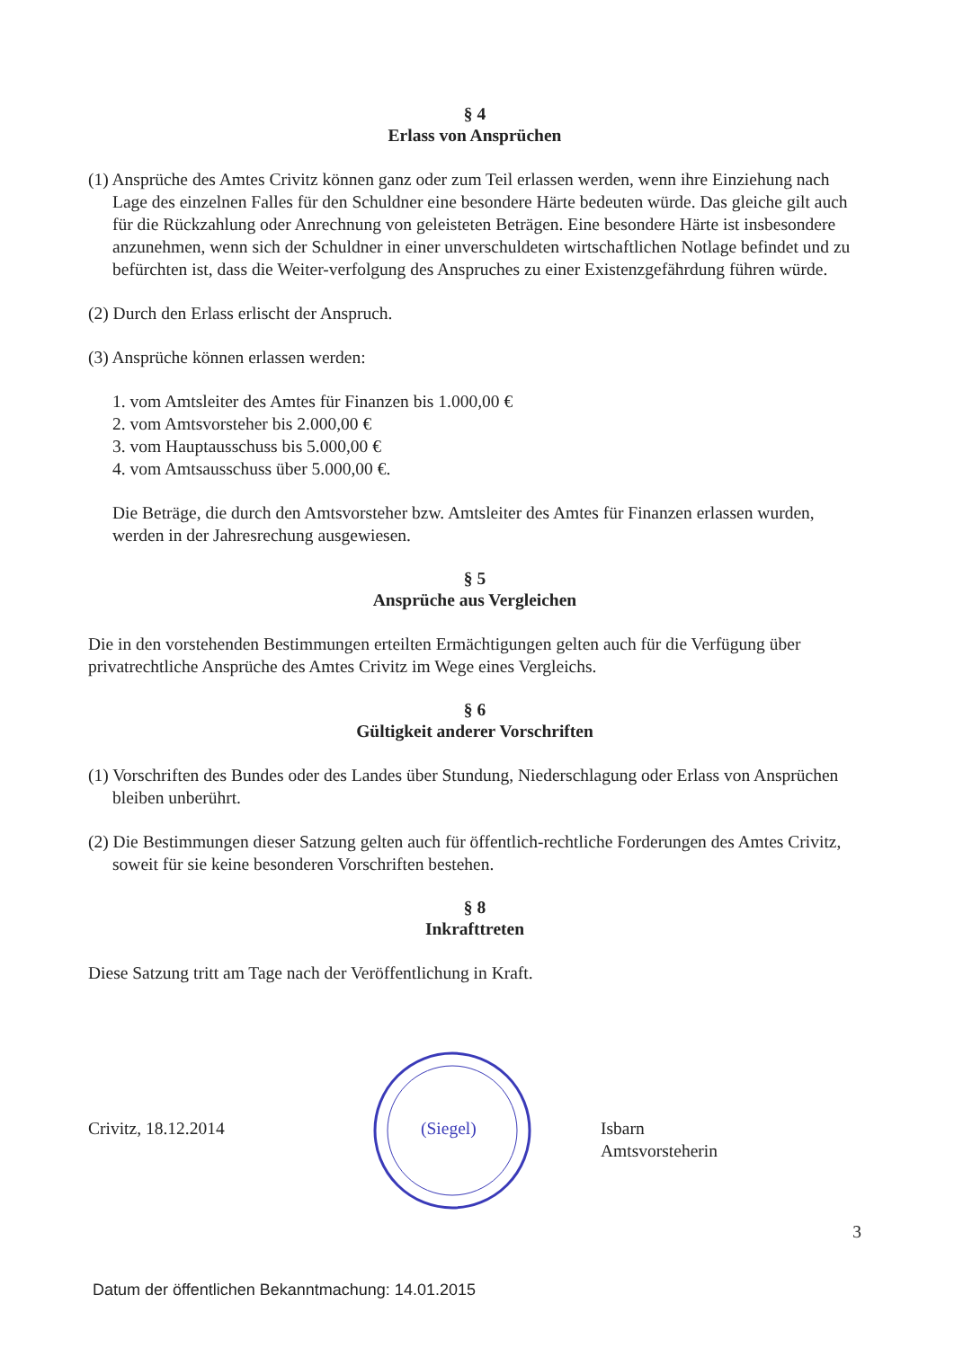§ 4
Erlass von Ansprüchen
(1) Ansprüche des Amtes Crivitz können ganz oder zum Teil erlassen werden, wenn ihre Einziehung nach Lage des einzelnen Falles für den Schuldner eine besondere Härte bedeuten würde. Das gleiche gilt auch für die Rückzahlung oder Anrechnung von geleisteten Beträgen. Eine besondere Härte ist insbesondere anzunehmen, wenn sich der Schuldner in einer unverschuldeten wirtschaftlichen Notlage befindet und zu befürchten ist, dass die Weiter-verfolgung des Anspruches zu einer Existenzgefährdung führen würde.
(2) Durch den Erlass erlischt der Anspruch.
(3) Ansprüche können erlassen werden:
1. vom Amtsleiter des Amtes für Finanzen bis 1.000,00 €
2. vom Amtsvorsteher bis 2.000,00 €
3. vom Hauptausschuss bis 5.000,00 €
4. vom Amtsausschuss über 5.000,00 €.
Die Beträge, die durch den Amtsvorsteher bzw. Amtsleiter des Amtes für Finanzen erlassen wurden, werden in der Jahresrechung ausgewiesen.
§ 5
Ansprüche aus Vergleichen
Die in den vorstehenden Bestimmungen erteilten Ermächtigungen gelten auch für die Verfügung über privatrechtliche Ansprüche des Amtes Crivitz im Wege eines Vergleichs.
§ 6
Gültigkeit anderer Vorschriften
(1) Vorschriften des Bundes oder des Landes über Stundung, Niederschlagung oder Erlass von Ansprüchen bleiben unberührt.
(2) Die Bestimmungen dieser Satzung gelten auch für öffentlich-rechtliche Forderungen des Amtes Crivitz, soweit für sie keine besonderen Vorschriften bestehen.
§ 8
Inkrafttreten
Diese Satzung tritt am Tage nach der Veröffentlichung in Kraft.
Crivitz, 18.12.2014
(Siegel)
Isbarn
Amtsvorsteherin
3
Datum der öffentlichen Bekanntmachung: 14.01.2015